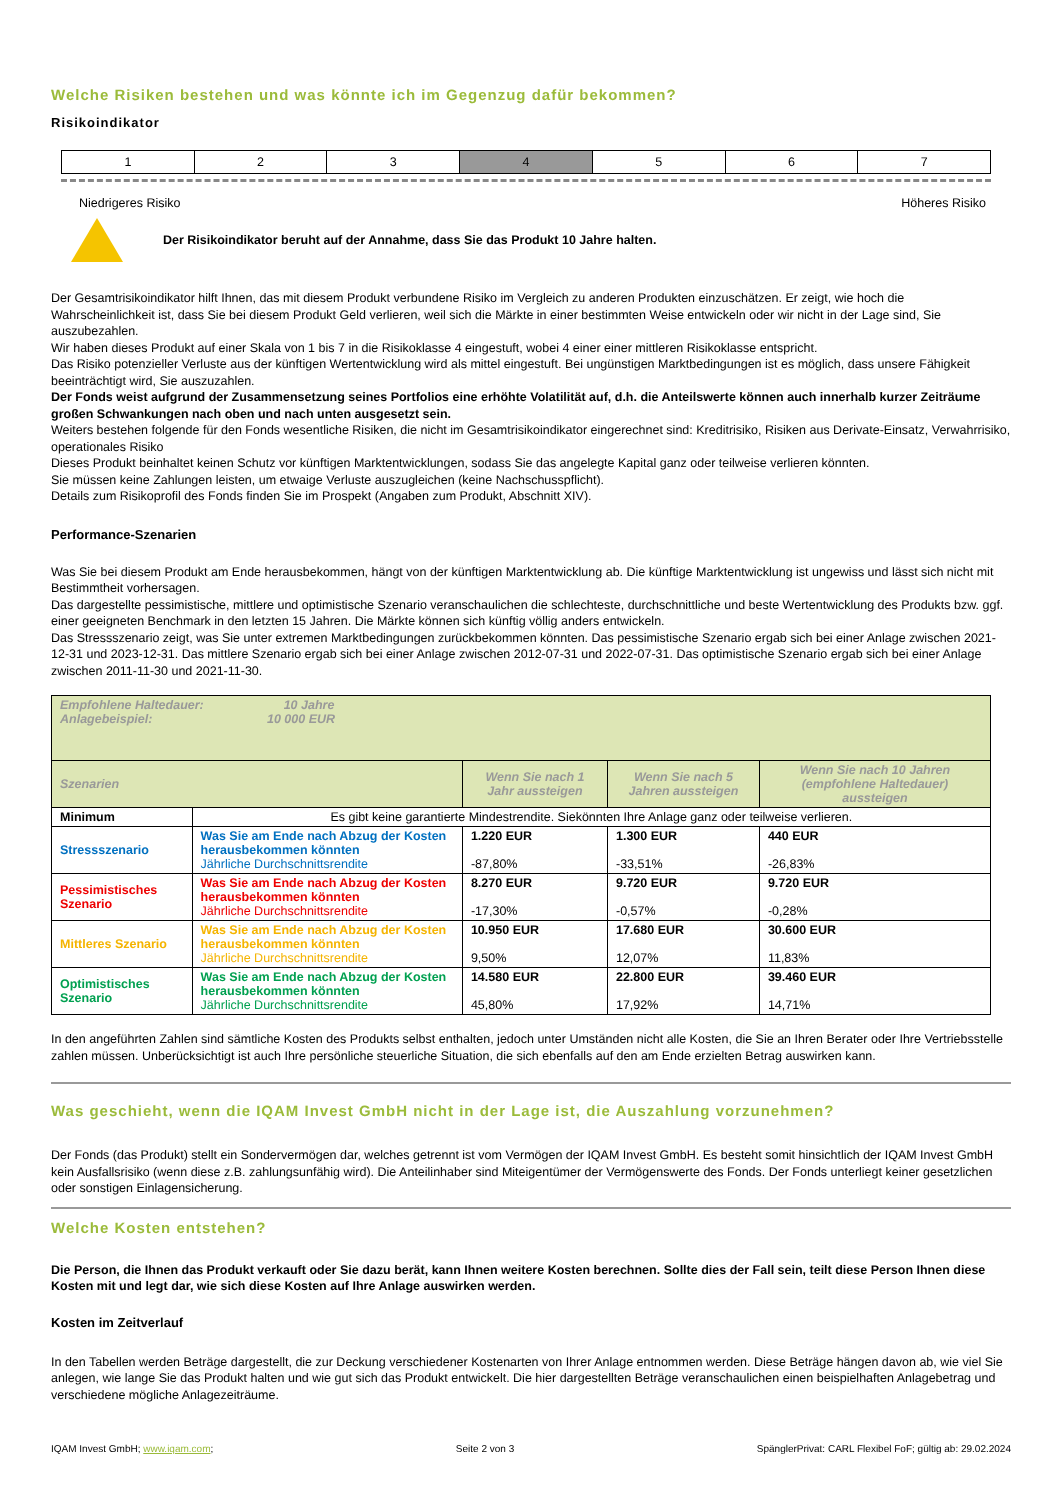Welche Risiken bestehen und was könnte ich im Gegenzug dafür bekommen?
Risikoindikator
| 1 | 2 | 3 | 4 | 5 | 6 | 7 |
Niedrigeres Risiko Höheres Risiko
Der Risikoindikator beruht auf der Annahme, dass Sie das Produkt 10 Jahre halten.
Der Gesamtrisikoindikator hilft Ihnen, das mit diesem Produkt verbundene Risiko im Vergleich zu anderen Produkten einzuschätzen. Er zeigt, wie hoch die Wahrscheinlichkeit ist, dass Sie bei diesem Produkt Geld verlieren, weil sich die Märkte in einer bestimmten Weise entwickeln oder wir nicht in der Lage sind, Sie auszubezahlen.
Wir haben dieses Produkt auf einer Skala von 1 bis 7 in die Risikoklasse 4 eingestuft, wobei 4 einer einer mittleren Risikoklasse entspricht.
Das Risiko potenzieller Verluste aus der künftigen Wertentwicklung wird als mittel eingestuft. Bei ungünstigen Marktbedingungen ist es möglich, dass unsere Fähigkeit beeinträchtigt wird, Sie auszuzahlen.
Der Fonds weist aufgrund der Zusammensetzung seines Portfolios eine erhöhte Volatilität auf, d.h. die Anteilswerte können auch innerhalb kurzer Zeiträume großen Schwankungen nach oben und nach unten ausgesetzt sein.
Weiters bestehen folgende für den Fonds wesentliche Risiken, die nicht im Gesamtrisikoindikator eingerechnet sind: Kreditrisiko, Risiken aus Derivate-Einsatz, Verwahrrisiko, operationales Risiko
Dieses Produkt beinhaltet keinen Schutz vor künftigen Marktentwicklungen, sodass Sie das angelegte Kapital ganz oder teilweise verlieren könnten.
Sie müssen keine Zahlungen leisten, um etwaige Verluste auszugleichen (keine Nachschusspflicht).
Details zum Risikoprofil des Fonds finden Sie im Prospekt (Angaben zum Produkt, Abschnitt XIV).
Performance-Szenarien
Was Sie bei diesem Produkt am Ende herausbekommen, hängt von der künftigen Marktentwicklung ab. Die künftige Marktentwicklung ist ungewiss und lässt sich nicht mit Bestimmtheit vorhersagen.
Das dargestellte pessimistische, mittlere und optimistische Szenario veranschaulichen die schlechteste, durchschnittliche und beste Wertentwicklung des Produkts bzw. ggf. einer geeigneten Benchmark in den letzten 15 Jahren. Die Märkte können sich künftig völlig anders entwickeln.
Das Stressszenario zeigt, was Sie unter extremen Marktbedingungen zurückbekommen könnten. Das pessimistische Szenario ergab sich bei einer Anlage zwischen 2021-12-31 und 2023-12-31. Das mittlere Szenario ergab sich bei einer Anlage zwischen 2012-07-31 und 2022-07-31. Das optimistische Szenario ergab sich bei einer Anlage zwischen 2011-11-30 und 2021-11-30.
| Empfohlene Haltedauer: 10 Jahre Anlagebeispiel: 10 000 EUR | | | | |
| Szenarien | | Wenn Sie nach 1 Jahr aussteigen | Wenn Sie nach 5 Jahren aussteigen | Wenn Sie nach 10 Jahren (empfohlene Haltedauer) aussteigen |
| Minimum | Es gibt keine garantierte Mindestrendite. Siekönnten Ihre Anlage ganz oder teilweise verlieren. | | | |
| Stressszenario | Was Sie am Ende nach Abzug der Kosten herausbekommen könnten Jährliche Durchschnittsrendite | 1.220 EUR -87,80% | 1.300 EUR -33,51% | 440 EUR -26,83% |
| Pessimistisches Szenario | Was Sie am Ende nach Abzug der Kosten herausbekommen könnten Jährliche Durchschnittsrendite | 8.270 EUR -17,30% | 9.720 EUR -0,57% | 9.720 EUR -0,28% |
| Mittleres Szenario | Was Sie am Ende nach Abzug der Kosten herausbekommen könnten Jährliche Durchschnittsrendite | 10.950 EUR 9,50% | 17.680 EUR 12,07% | 30.600 EUR 11,83% |
| Optimistisches Szenario | Was Sie am Ende nach Abzug der Kosten herausbekommen könnten Jährliche Durchschnittsrendite | 14.580 EUR 45,80% | 22.800 EUR 17,92% | 39.460 EUR 14,71% |
In den angeführten Zahlen sind sämtliche Kosten des Produkts selbst enthalten, jedoch unter Umständen nicht alle Kosten, die Sie an Ihren Berater oder Ihre Vertriebsstelle zahlen müssen. Unberücksichtigt ist auch Ihre persönliche steuerliche Situation, die sich ebenfalls auf den am Ende erzielten Betrag auswirken kann.
Was geschieht, wenn die IQAM Invest GmbH nicht in der Lage ist, die Auszahlung vorzunehmen?
Der Fonds (das Produkt) stellt ein Sondervermögen dar, welches getrennt ist vom Vermögen der IQAM Invest GmbH. Es besteht somit hinsichtlich der IQAM Invest GmbH kein Ausfallsrisiko (wenn diese z.B. zahlungsunfähig wird). Die Anteilinhaber sind Miteigentümer der Vermögenswerte des Fonds. Der Fonds unterliegt keiner gesetzlichen oder sonstigen Einlagensicherung.
Welche Kosten entstehen?
Die Person, die Ihnen das Produkt verkauft oder Sie dazu berät, kann Ihnen weitere Kosten berechnen. Sollte dies der Fall sein, teilt diese Person Ihnen diese Kosten mit und legt dar, wie sich diese Kosten auf Ihre Anlage auswirken werden.
Kosten im Zeitverlauf
In den Tabellen werden Beträge dargestellt, die zur Deckung verschiedener Kostenarten von Ihrer Anlage entnommen werden. Diese Beträge hängen davon ab, wie viel Sie anlegen, wie lange Sie das Produkt halten und wie gut sich das Produkt entwickelt. Die hier dargestellten Beträge veranschaulichen einen beispielhaften Anlagebetrag und verschiedene mögliche Anlagezeiträume.
IQAM Invest GmbH; www.iqam.com; Seite 2 von 3 SpänglerPrivat: CARL Flexibel FoF; gültig ab: 29.02.2024